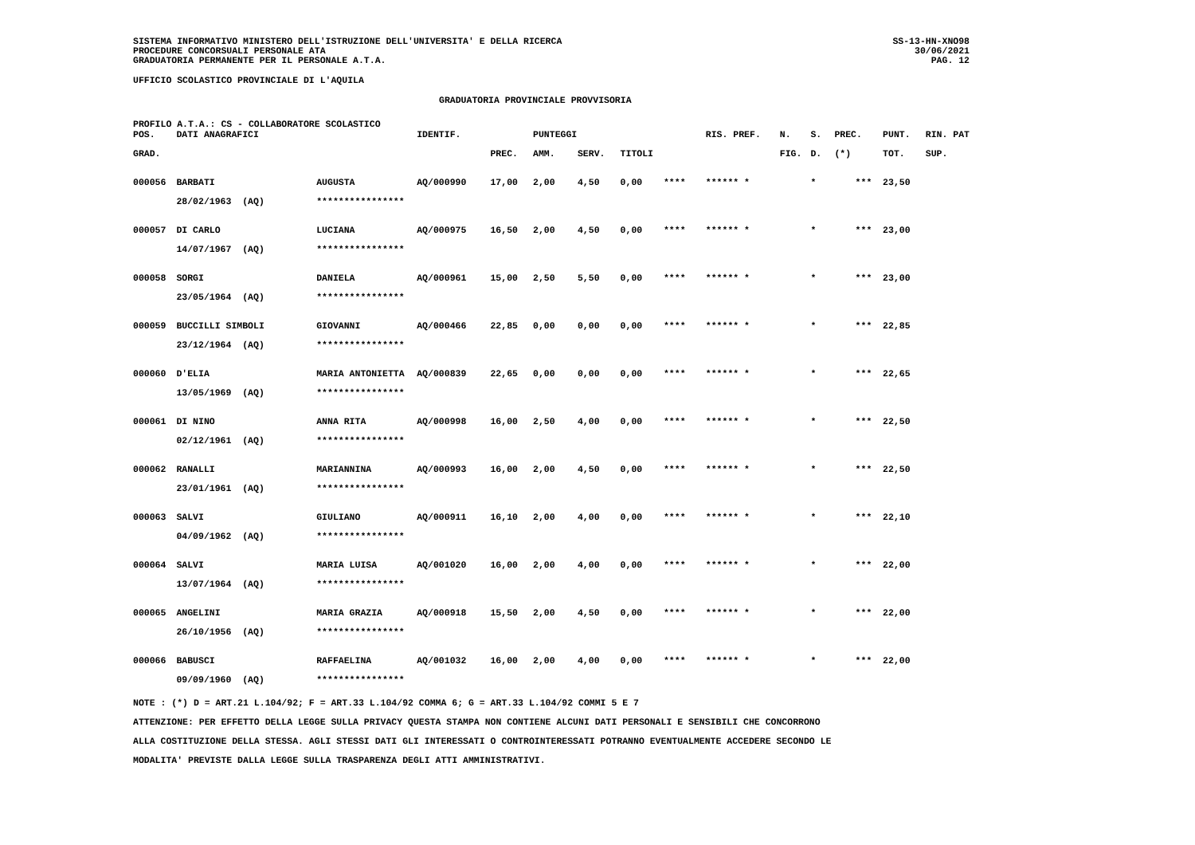SISTEMA INFORMATIVO MINISTERO DELL'ISTRUZIONE DELL'UNIVERSITA' E DELLA RICERCA
PROCEDURE CONCORSUALI PERSONALE ATA
GRADUATORIA PERMANENTE PER IL PERSONALE A.T.A.
SS-13-HN-XNO98
30/06/2021
PAG. 12
UFFICIO SCOLASTICO PROVINCIALE DI L'AQUILA
GRADUATORIA PROVINCIALE PROVVISORIA
PROFILO A.T.A.: CS - COLLABORATORE SCOLASTICO
| POS. | DATI ANAGRAFICI | | IDENTIF. | | PUNTEGGI | | | | RIS. PREF. | N. | S. | PREC. | PUNT. | RIN. PAT |
| --- | --- | --- | --- | --- | --- | --- | --- | --- | --- | --- | --- | --- | --- | --- |
| GRAD. | | | | PREC. | AMM. | SERV. | TITOLI | | | FIG. | D. | (*) | TOT. | SUP. |
| 000056 | BARBATI | AUGUSTA | AQ/000990 | 17,00 | 2,00 | 4,50 | 0,00 | **** | ****** * | | * | *** | 23,50 | |
| | 28/02/1963 (AQ) | **************** | | | | | | | | | | | | |
| 000057 | DI CARLO | LUCIANA | AQ/000975 | 16,50 | 2,00 | 4,50 | 0,00 | **** | ****** * | | * | *** | 23,00 | |
| | 14/07/1967 (AQ) | **************** | | | | | | | | | | | | |
| 000058 | SORGI | DANIELA | AQ/000961 | 15,00 | 2,50 | 5,50 | 0,00 | **** | ****** * | | * | *** | 23,00 | |
| | 23/05/1964 (AQ) | **************** | | | | | | | | | | | | |
| 000059 | BUCCILLI SIMBOLI | GIOVANNI | AQ/000466 | 22,85 | 0,00 | 0,00 | 0,00 | **** | ****** * | | * | *** | 22,85 | |
| | 23/12/1964 (AQ) | **************** | | | | | | | | | | | | |
| 000060 | D'ELIA | MARIA ANTONIETTA | AQ/000839 | 22,65 | 0,00 | 0,00 | 0,00 | **** | ****** * | | * | *** | 22,65 | |
| | 13/05/1969 (AQ) | **************** | | | | | | | | | | | | |
| 000061 | DI NINO | ANNA RITA | AQ/000998 | 16,00 | 2,50 | 4,00 | 0,00 | **** | ****** * | | * | *** | 22,50 | |
| | 02/12/1961 (AQ) | **************** | | | | | | | | | | | | |
| 000062 | RANALLI | MARIANNINA | AQ/000993 | 16,00 | 2,00 | 4,50 | 0,00 | **** | ****** * | | * | *** | 22,50 | |
| | 23/01/1961 (AQ) | **************** | | | | | | | | | | | | |
| 000063 | SALVI | GIULIANO | AQ/000911 | 16,10 | 2,00 | 4,00 | 0,00 | **** | ****** * | | * | *** | 22,10 | |
| | 04/09/1962 (AQ) | **************** | | | | | | | | | | | | |
| 000064 | SALVI | MARIA LUISA | AQ/001020 | 16,00 | 2,00 | 4,00 | 0,00 | **** | ****** * | | * | *** | 22,00 | |
| | 13/07/1964 (AQ) | **************** | | | | | | | | | | | | |
| 000065 | ANGELINI | MARIA GRAZIA | AQ/000918 | 15,50 | 2,00 | 4,50 | 0,00 | **** | ****** * | | * | *** | 22,00 | |
| | 26/10/1956 (AQ) | **************** | | | | | | | | | | | | |
| 000066 | BABUSCI | RAFFAELINA | AQ/001032 | 16,00 | 2,00 | 4,00 | 0,00 | **** | ****** * | | * | *** | 22,00 | |
| | 09/09/1960 (AQ) | **************** | | | | | | | | | | | | |
NOTE : (*) D = ART.21 L.104/92; F = ART.33 L.104/92 COMMA 6; G = ART.33 L.104/92 COMMI 5 E 7
ATTENZIONE: PER EFFETTO DELLA LEGGE SULLA PRIVACY QUESTA STAMPA NON CONTIENE ALCUNI DATI PERSONALI E SENSIBILI CHE CONCORRONO
ALLA COSTITUZIONE DELLA STESSA. AGLI STESSI DATI GLI INTERESSATI O CONTROINTERESSATI POTRANNO EVENTUALMENTE ACCEDERE SECONDO LE
MODALITA' PREVISTE DALLA LEGGE SULLA TRASPARENZA DEGLI ATTI AMMINISTRATIVI.